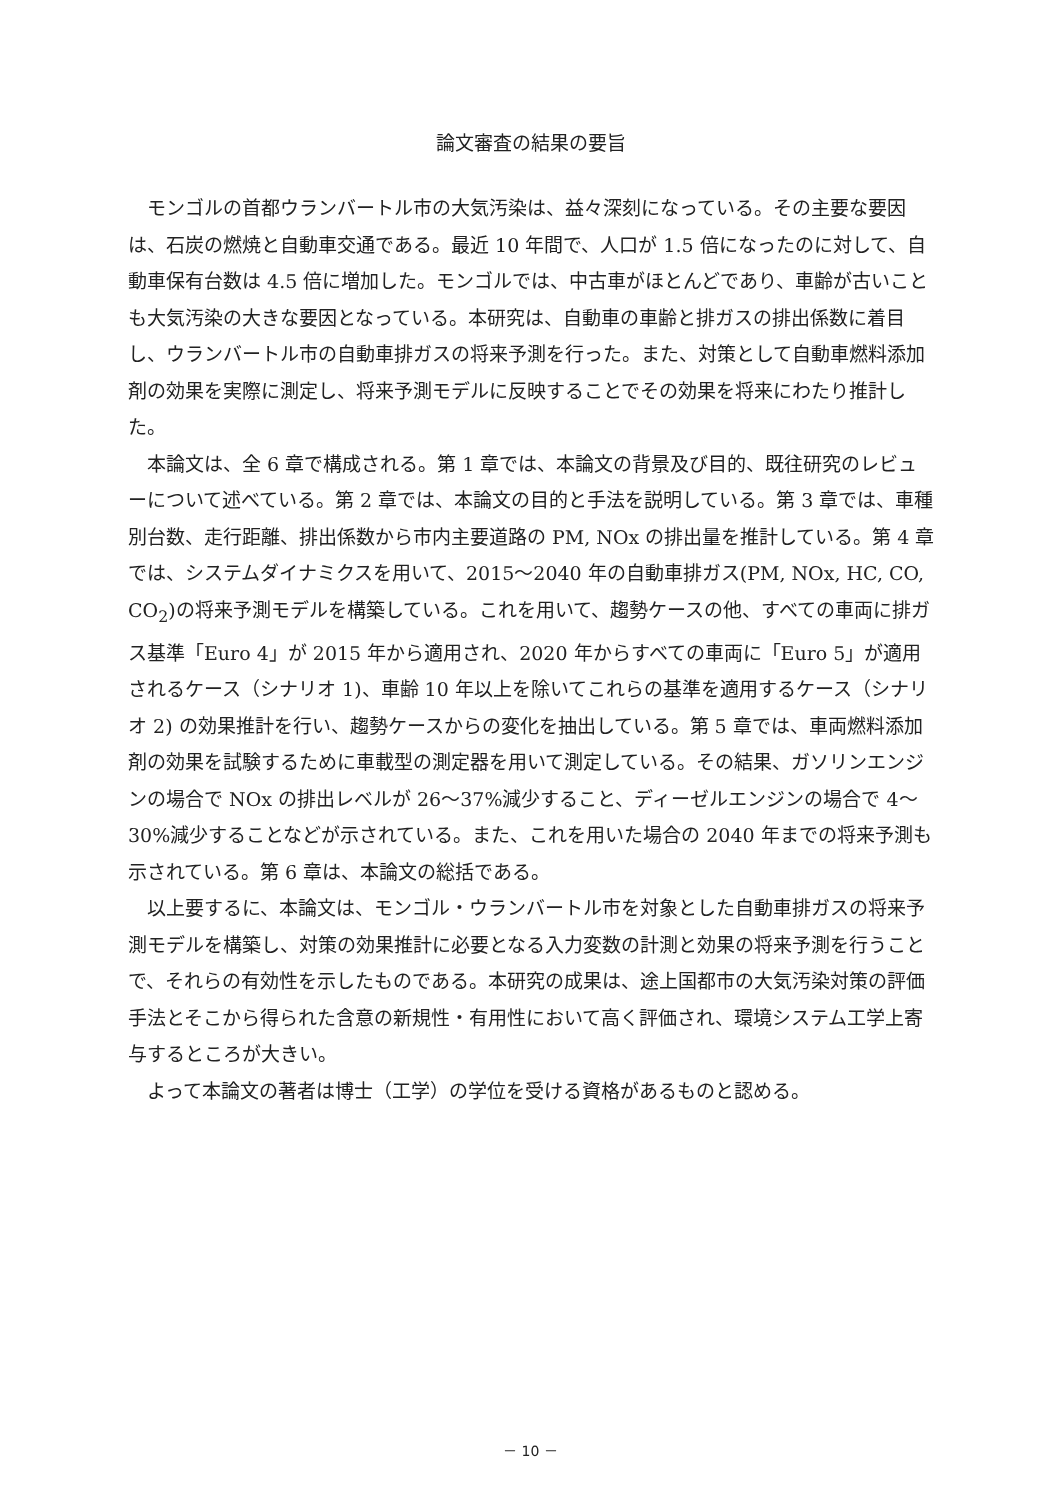論文審査の結果の要旨
モンゴルの首都ウランバートル市の大気汚染は、益々深刻になっている。その主要な要因は、石炭の燃焼と自動車交通である。最近 10 年間で、人口が 1.5 倍になったのに対して、自動車保有台数は 4.5 倍に増加した。モンゴルでは、中古車がほとんどであり、車齢が古いことも大気汚染の大きな要因となっている。本研究は、自動車の車齢と排ガスの排出係数に着目し、ウランバートル市の自動車排ガスの将来予測を行った。また、対策として自動車燃料添加剤の効果を実際に測定し、将来予測モデルに反映することでその効果を将来にわたり推計した。
本論文は、全 6 章で構成される。第 1 章では、本論文の背景及び目的、既往研究のレビューについて述べている。第 2 章では、本論文の目的と手法を説明している。第 3 章では、車種別台数、走行距離、排出係数から市内主要道路の PM, NOx の排出量を推計している。第 4 章では、システムダイナミクスを用いて、2015～2040 年の自動車排ガス(PM, NOx, HC, CO, CO<sub>2</sub>)の将来予測モデルを構築している。これを用いて、趨勢ケースの他、すべての車両に排ガス基準「Euro 4」が 2015 年から適用され、2020 年からすべての車両に「Euro 5」が適用されるケース（シナリオ 1)、車齢 10 年以上を除いてこれらの基準を適用するケース（シナリオ 2) の効果推計を行い、趨勢ケースからの変化を抽出している。第 5 章では、車両燃料添加剤の効果を試験するために車載型の測定器を用いて測定している。その結果、ガソリンエンジンの場合で NOx の排出レベルが 26～37%減少すること、ディーゼルエンジンの場合で 4～30%減少することなどが示されている。また、これを用いた場合の 2040 年までの将来予測も示されている。第 6 章は、本論文の総括である。
以上要するに、本論文は、モンゴル・ウランバートル市を対象とした自動車排ガスの将来予測モデルを構築し、対策の効果推計に必要となる入力変数の計測と効果の将来予測を行うことで、それらの有効性を示したものである。本研究の成果は、途上国都市の大気汚染対策の評価手法とそこから得られた含意の新規性・有用性において高く評価され、環境システム工学上寄与するところが大きい。
よって本論文の著者は博士（工学）の学位を受ける資格があるものと認める。
－ 10 －